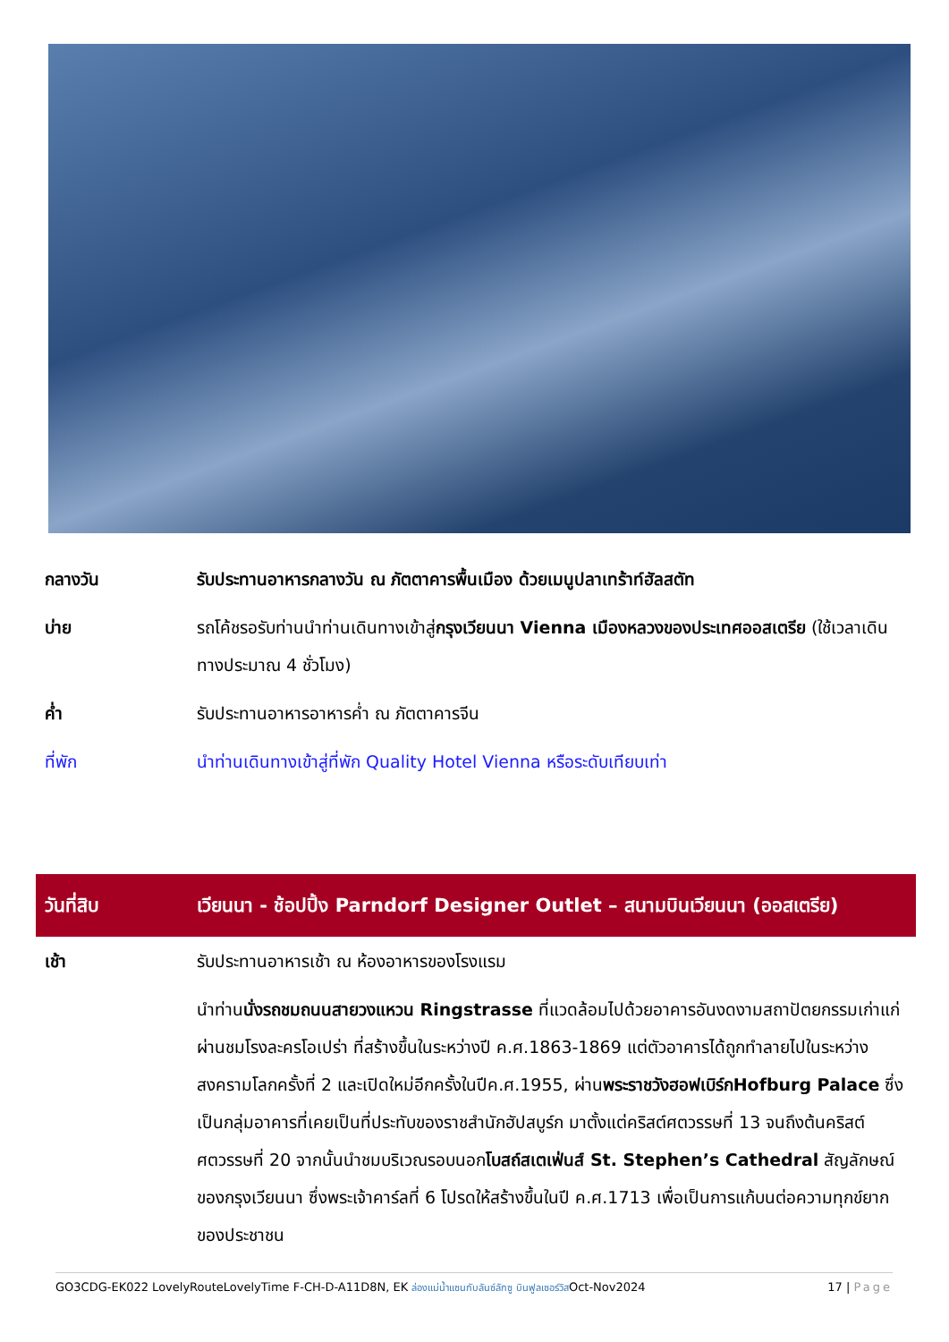| กลางวัน | รับประทานอาหารกลางวัน ณ ภัตตาคารพื้นเมือง ด้วยเมนูปลาเทร้าท์ฮัลสตัท |
| บ่าย | รถโค้ชรอรับท่านนำท่านเดินทางเข้าสู่ กรุงเวียนนา Vienna เมืองหลวงของประเทศออสเตรีย (ใช้เวลาเดินทางประมาณ 4 ชั่วโมง) |
| ค่ำ | รับประทานอาหารอาหารค่ำ ณ ภัตตาคารจีน |
| ที่พัก | นำท่านเดินทางเข้าสู่ที่พัก Quality Hotel Vienna หรือระดับเทียบเท่า |
| วันที่สิบ | เวียนนา - ช้อปปิ้ง Parndorf Designer Outlet – สนามบินเวียนนา (ออสเตรีย) |
| เช้า | รับประทานอาหารเช้า ณ ห้องอาหารของโรงแรม |
| | นำท่าน นั่งรถชมถนนสายวงแหวน Ringstrasse ที่แวดล้อมไปด้วยอาคารอันงดงามสถาปัตยกรรมเก่าแก่ ผ่านชมโรงละครโอเปร่า ที่สร้างขึ้นในระหว่างปี ค.ศ.1863-1869 แต่ตัวอาคารได้ถูกทำลายไปในระหว่างสงครามโลกครั้งที่ 2 และเปิดใหม่อีกครั้งในปีค.ศ.1955, ผ่าน พระราชวังฮอฟเบิร์กHofburg Palace ซึ่งเป็นกลุ่มอาคารที่เคยเป็นที่ประทับของราชสำนักฮัปสบูร์ก มาตั้งแต่คริสต์ศตวรรษที่ 13 จนถึงต้นคริสต์ศตวรรษที่ 20 จากนั้นนำชมบริเวณรอบนอก โบสถ์สเตเฟ่นส์ St. Stephen’s Cathedral สัญลักษณ์ของกรุงเวียนนา ซึ่งพระเจ้าคาร์ลที่ 6 โปรดให้สร้างขึ้นในปี ค.ศ.1713 เพื่อเป็นการแก้บนต่อความทุกข์ยากของประชาชน |
GO3CDG-EK022 LovelyRouteLovelyTime F-CH-D-A11D8N, EK ล่องแม่น้ำแซนกับลันซ์ลักซู บินฟูลเซอร์วิสOct-Nov2024 17 | Page